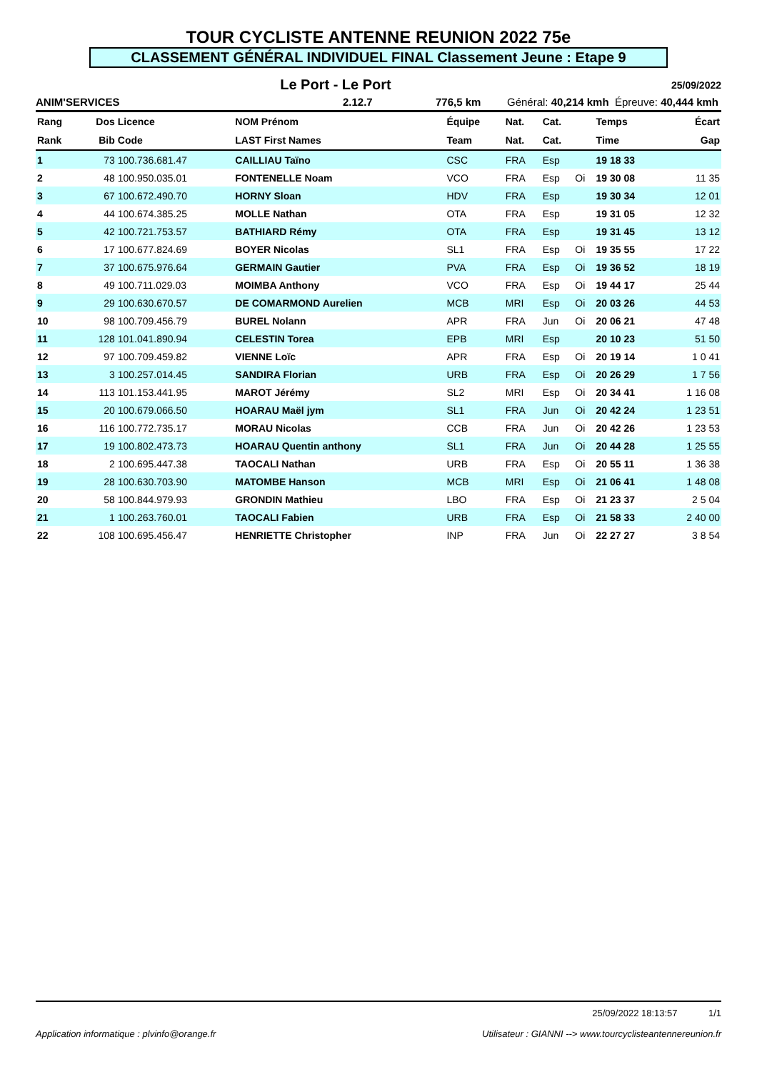TOUR CYCLISTE ANTENNE REUNION 2022 75e
CLASSEMENT GÉNÉRAL INDIVIDUEL FINAL Classement Jeune : Etape 9
Le Port - Le Port
25/09/2022
ANIM'SERVICES 2.12.7 776,5 km Général: 40,214 kmh Épreuve: 40,444 kmh
| Rang | Dos | Licence | NOM Prénom | Équipe | Nat. | Cat. | | Temps | Écart |
| --- | --- | --- | --- | --- | --- | --- | --- | --- | --- |
| Rank | Bib | Code | LAST First Names | Team | Nat. | Cat. | | Time | Gap |
| 1 | 73 | 100.736.681.47 | CAILLIAU Taïno | CSC | FRA | Esp | | 19 18 33 | |
| 2 | 48 | 100.950.035.01 | FONTENELLE Noam | VCO | FRA | Esp | Oi | 19 30 08 | 11 35 |
| 3 | 67 | 100.672.490.70 | HORNY Sloan | HDV | FRA | Esp | | 19 30 34 | 12 01 |
| 4 | 44 | 100.674.385.25 | MOLLE Nathan | OTA | FRA | Esp | | 19 31 05 | 12 32 |
| 5 | 42 | 100.721.753.57 | BATHIARD Rémy | OTA | FRA | Esp | | 19 31 45 | 13 12 |
| 6 | 17 | 100.677.824.69 | BOYER Nicolas | SL1 | FRA | Esp | Oi | 19 35 55 | 17 22 |
| 7 | 37 | 100.675.976.64 | GERMAIN Gautier | PVA | FRA | Esp | Oi | 19 36 52 | 18 19 |
| 8 | 49 | 100.711.029.03 | MOIMBA Anthony | VCO | FRA | Esp | Oi | 19 44 17 | 25 44 |
| 9 | 29 | 100.630.670.57 | DE COMARMOND Aurelien | MCB | MRI | Esp | Oi | 20 03 26 | 44 53 |
| 10 | 98 | 100.709.456.79 | BUREL Nolann | APR | FRA | Jun | Oi | 20 06 21 | 47 48 |
| 11 | 128 | 101.041.890.94 | CELESTIN Torea | EPB | MRI | Esp | | 20 10 23 | 51 50 |
| 12 | 97 | 100.709.459.82 | VIENNE Loïc | APR | FRA | Esp | Oi | 20 19 14 | 1 0 41 |
| 13 | 3 | 100.257.014.45 | SANDIRA Florian | URB | FRA | Esp | Oi | 20 26 29 | 1 7 56 |
| 14 | 113 | 101.153.441.95 | MAROT Jérémy | SL2 | MRI | Esp | Oi | 20 34 41 | 1 16 08 |
| 15 | 20 | 100.679.066.50 | HOARAU Maël jym | SL1 | FRA | Jun | Oi | 20 42 24 | 1 23 51 |
| 16 | 116 | 100.772.735.17 | MORAU Nicolas | CCB | FRA | Jun | Oi | 20 42 26 | 1 23 53 |
| 17 | 19 | 100.802.473.73 | HOARAU Quentin anthony | SL1 | FRA | Jun | Oi | 20 44 28 | 1 25 55 |
| 18 | 2 | 100.695.447.38 | TAOCALI Nathan | URB | FRA | Esp | Oi | 20 55 11 | 1 36 38 |
| 19 | 28 | 100.630.703.90 | MATOMBE Hanson | MCB | MRI | Esp | Oi | 21 06 41 | 1 48 08 |
| 20 | 58 | 100.844.979.93 | GRONDIN Mathieu | LBO | FRA | Esp | Oi | 21 23 37 | 2 5 04 |
| 21 | 1 | 100.263.760.01 | TAOCALI Fabien | URB | FRA | Esp | Oi | 21 58 33 | 2 40 00 |
| 22 | 108 | 100.695.456.47 | HENRIETTE Christopher | INP | FRA | Jun | Oi | 22 27 27 | 3 8 54 |
25/09/2022 18:13:57 1/1
Application informatique : plvinfo@orange.fr Utilisateur : GIANNI --> www.tourcyclisteantennereunion.fr